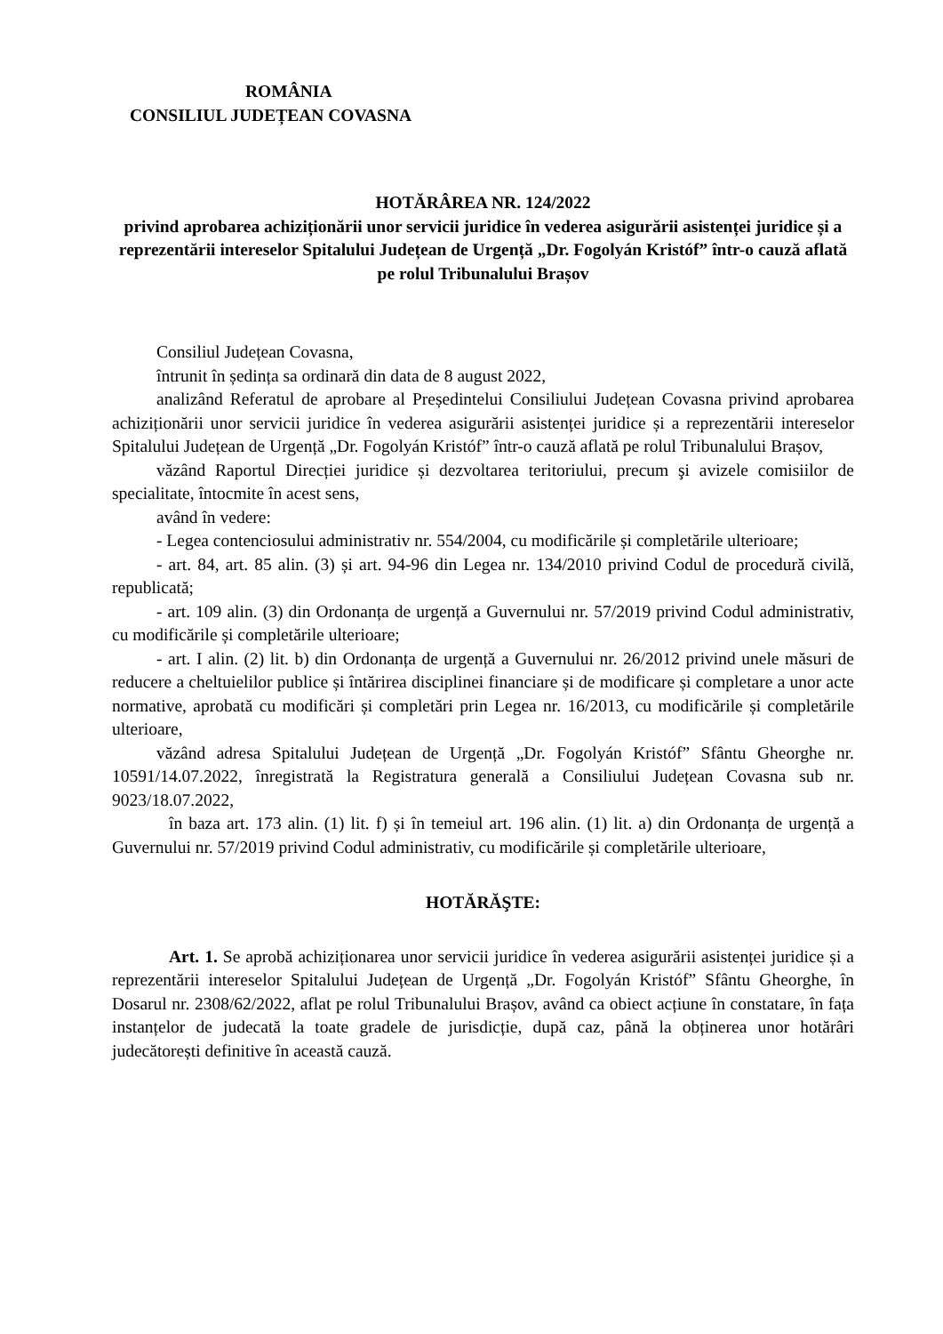ROMÂNIA
CONSILIUL JUDEȚEAN COVASNA
HOTĂRÂREA NR. 124/2022
privind aprobarea achiziționării unor servicii juridice în vederea asigurării asistenței juridice și a reprezentării intereselor Spitalului Județean de Urgență „Dr. Fogolyán Kristóf” într-o cauză aflată pe rolul Tribunalului Brașov
Consiliul Județean Covasna,
întrunit în ședința sa ordinară din data de 8 august 2022,
analizând Referatul de aprobare al Președintelui Consiliului Județean Covasna privind aprobarea achiziționării unor servicii juridice în vederea asigurării asistenței juridice și a reprezentării intereselor Spitalului Județean de Urgență „Dr. Fogolyán Kristóf” într-o cauză aflată pe rolul Tribunalului Brașov,
văzând Raportul Direcției juridice și dezvoltarea teritoriului, precum şi avizele comisiilor de specialitate, întocmite în acest sens,
având în vedere:
- Legea contenciosului administrativ nr. 554/2004, cu modificările și completările ulterioare;
- art. 84, art. 85 alin. (3) și art. 94-96 din Legea nr. 134/2010 privind Codul de procedură civilă, republicată;
- art. 109 alin. (3) din Ordonanța de urgență a Guvernului nr. 57/2019 privind Codul administrativ, cu modificările și completările ulterioare;
- art. I alin. (2) lit. b) din Ordonanța de urgență a Guvernului nr. 26/2012 privind unele măsuri de reducere a cheltuielilor publice și întărirea disciplinei financiare și de modificare și completare a unor acte normative, aprobată cu modificări și completări prin Legea nr. 16/2013, cu modificările și completările ulterioare,
văzând adresa Spitalului Județean de Urgență „Dr. Fogolyán Kristóf” Sfântu Gheorghe nr. 10591/14.07.2022, înregistrată la Registratura generală a Consiliului Județean Covasna sub nr. 9023/18.07.2022,
în baza art. 173 alin. (1) lit. f) și în temeiul art. 196 alin. (1) lit. a) din Ordonanța de urgență a Guvernului nr. 57/2019 privind Codul administrativ, cu modificările și completările ulterioare,
HOTĂRĂŞTE:
Art. 1. Se aprobă achiziționarea unor servicii juridice în vederea asigurării asistenței juridice și a reprezentării intereselor Spitalului Județean de Urgență „Dr. Fogolyán Kristóf” Sfântu Gheorghe, în Dosarul nr. 2308/62/2022, aflat pe rolul Tribunalului Brașov, având ca obiect acțiune în constatare, în fața instanțelor de judecată la toate gradele de jurisdicție, după caz, până la obținerea unor hotărâri judecătorești definitive în această cauză.